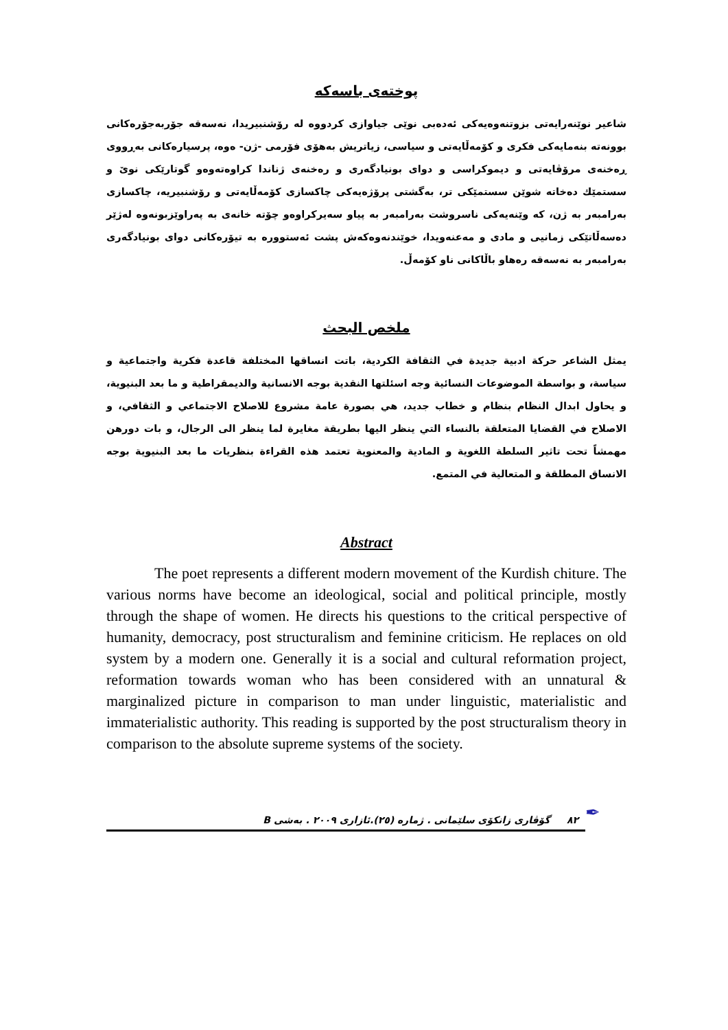پوختەی باسەکە
شاعیر نوێنەرایەتی بزوتنەوەیەکی ئەدەبی نوێی جیاوازی کردووە لە رۆشنبیریدا، نەسەقە جۆربەجۆرەکانی بوونەتە بنەمایەکی فکری و کۆمەڵایەتی و سیاسی، زیاتریش بەهۆی فۆرمی -ژن- ەوە، پرسیارەکانی بەڕووی ڕەخنەی مرۆڤایەتی و دیموکراسی و دوای بونیادگەری و رەخنەی ژناندا کراوەتەوەو گوتارێکی نوێ و سستمێك دەخاتە شوێن سستمێکی تر، بەگشتی پرۆژەیەکی چاکسازی کۆمەڵایەتی و رۆشنبیریە، چاکسازی بەرامبەر بە ژن، کە وێنەیەکی ناسروشت بەرامبەر بە پیاو سەیرکراوەو چۆتە خانەی بە پەراوێزبونەوە لەژێر دەسەڵاتێکی زمانیی و مادی و مەعنەویدا، خوێندنەوەکەش پشت ئەستوورە بە تیۆرەکانی دوای بونیادگەری بەرامبەر بە نەسەقە رەهاو باڵاکانی ناو کۆمەڵ.
ملخص البحث
يمثل الشاعر حركة ادبية جديدة في الثقافة الكردية، باتت انساقها المختلفة قاعدة فكرية واجتماعية و سياسة، و بواسطة الموضوعات النسائية وجه اسئلتها النقدية بوجه الانسانية والديمقراطية و ما بعد البنيوية، و يحاول ابدال النظام بنظام و خطاب جديد، هي بصورة عامة مشروع للاصلاح الاجتماعي و الثقافي، و الاصلاح في القضايا المتعلقة بالنساء التي ينظر اليها بطريقة مغايرة لما ينظر الى الرجال، و بات دورهن مهمشاً تحت تاثير السلطة اللغوية و المادية والمعنوية تعتمد هذه القراءة بنظريات ما بعد البنيوية بوجه الانساق المطلقة و المتعالية في المتمع.
Abstract
The poet represents a different modern movement of the Kurdish chiture. The various norms have become an ideological, social and political principle, mostly through the shape of women. He directs his questions to the critical perspective of humanity, democracy, post structuralism and feminine criticism. He replaces on old system by a modern one. Generally it is a social and cultural reformation project, reformation towards woman who has been considered with an unnatural & marginalized picture in comparison to man under linguistic, materialistic and immaterialistic authority. This reading is supported by the post structuralism theory in comparison to the absolute supreme systems of the society.
٨٢ گۆڤاری زانکۆی سلێمانی . ژمارە (٢٥).ئازاری ٢٠٠٩ . بەشی B
✒